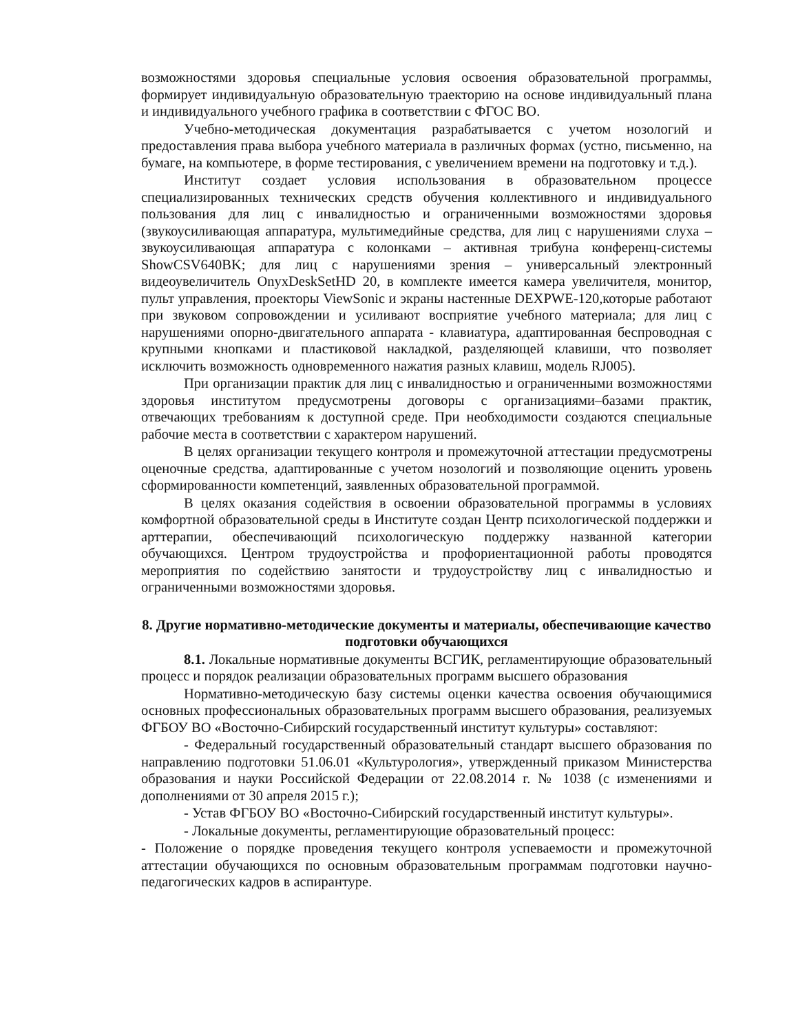возможностями здоровья специальные условия освоения образовательной программы, формирует индивидуальную образовательную траекторию на основе индивидуальный плана и индивидуального учебного графика в соответствии с ФГОС ВО.
Учебно-методическая документация разрабатывается с учетом нозологий и предоставления права выбора учебного материала в различных формах (устно, письменно, на бумаге, на компьютере, в форме тестирования, с увеличением времени на подготовку и т.д.).
Институт создает условия использования в образовательном процессе специализированных технических средств обучения коллективного и индивидуального пользования для лиц с инвалидностью и ограниченными возможностями здоровья (звукоусиливающая аппаратура, мультимедийные средства, для лиц с нарушениями слуха – звукоусиливающая аппаратура с колонками – активная трибуна конференц-системы ShowCSV640BK; для лиц с нарушениями зрения – универсальный электронный видеоувеличитель OnyxDeskSetHD 20, в комплекте имеется камера увеличителя, монитор, пульт управления, проекторы ViewSonic и экраны настенные DEXPWE-120,которые работают при звуковом сопровождении и усиливают восприятие учебного материала; для лиц с нарушениями опорно-двигательного аппарата - клавиатура, адаптированная беспроводная с крупными кнопками и пластиковой накладкой, разделяющей клавиши, что позволяет исключить возможность одновременного нажатия разных клавиш, модель RJ005).
При организации практик для лиц с инвалидностью и ограниченными возможностями здоровья институтом предусмотрены договоры с организациями–базами практик, отвечающих требованиям к доступной среде. При необходимости создаются специальные рабочие места в соответствии с характером нарушений.
В целях организации текущего контроля и промежуточной аттестации предусмотрены оценочные средства, адаптированные с учетом нозологий и позволяющие оценить уровень сформированности компетенций, заявленных образовательной программой.
В целях оказания содействия в освоении образовательной программы в условиях комфортной образовательной среды в Институте создан Центр психологической поддержки и арттерапии, обеспечивающий психологическую поддержку названной категории обучающихся. Центром трудоустройства и профориентационной работы проводятся мероприятия по содействию занятости и трудоустройству лиц с инвалидностью и ограниченными возможностями здоровья.
8. Другие нормативно-методические документы и материалы, обеспечивающие качество подготовки обучающихся
8.1. Локальные нормативные документы ВСГИК, регламентирующие образовательный процесс и порядок реализации образовательных программ высшего образования
Нормативно-методическую базу системы оценки качества освоения обучающимися основных профессиональных образовательных программ высшего образования, реализуемых ФГБОУ ВО «Восточно-Сибирский государственный институт культуры» составляют:
- Федеральный государственный образовательный стандарт высшего образования по направлению подготовки 51.06.01 «Культурология», утвержденный приказом Министерства образования и науки Российской Федерации от 22.08.2014 г. № 1038 (с изменениями и дополнениями от 30 апреля 2015 г.);
- Устав ФГБОУ ВО «Восточно-Сибирский государственный институт культуры».
- Локальные документы, регламентирующие образовательный процесс:
- Положение о порядке проведения текущего контроля успеваемости и промежуточной аттестации обучающихся по основным образовательным программам подготовки научно-педагогических кадров в аспирантуре.